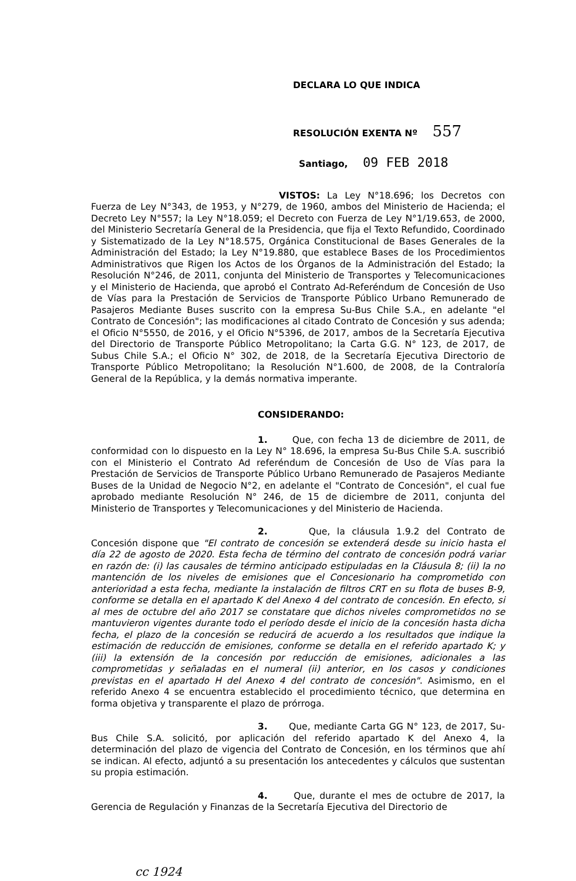DECLARA LO QUE INDICA
RESOLUCIÓN EXENTA Nº 557
Santiago, 09 FEB 2018
VISTOS: La Ley N°18.696; los Decretos con Fuerza de Ley N°343, de 1953, y N°279, de 1960, ambos del Ministerio de Hacienda; el Decreto Ley N°557; la Ley N°18.059; el Decreto con Fuerza de Ley N°1/19.653, de 2000, del Ministerio Secretaría General de la Presidencia, que fija el Texto Refundido, Coordinado y Sistematizado de la Ley N°18.575, Orgánica Constitucional de Bases Generales de la Administración del Estado; la Ley N°19.880, que establece Bases de los Procedimientos Administrativos que Rigen los Actos de los Órganos de la Administración del Estado; la Resolución N°246, de 2011, conjunta del Ministerio de Transportes y Telecomunicaciones y el Ministerio de Hacienda, que aprobó el Contrato Ad-Referéndum de Concesión de Uso de Vías para la Prestación de Servicios de Transporte Público Urbano Remunerado de Pasajeros Mediante Buses suscrito con la empresa Su-Bus Chile S.A., en adelante "el Contrato de Concesión"; las modificaciones al citado Contrato de Concesión y sus adenda; el Oficio N°5550, de 2016, y el Oficio N°5396, de 2017, ambos de la Secretaría Ejecutiva del Directorio de Transporte Público Metropolitano; la Carta G.G. N° 123, de 2017, de Subus Chile S.A.; el Oficio N° 302, de 2018, de la Secretaría Ejecutiva Directorio de Transporte Público Metropolitano; la Resolución N°1.600, de 2008, de la Contraloría General de la República, y la demás normativa imperante.
CONSIDERANDO:
1. Que, con fecha 13 de diciembre de 2011, de conformidad con lo dispuesto en la Ley N° 18.696, la empresa Su-Bus Chile S.A. suscribió con el Ministerio el Contrato Ad referéndum de Concesión de Uso de Vías para la Prestación de Servicios de Transporte Público Urbano Remunerado de Pasajeros Mediante Buses de la Unidad de Negocio N°2, en adelante el "Contrato de Concesión", el cual fue aprobado mediante Resolución N° 246, de 15 de diciembre de 2011, conjunta del Ministerio de Transportes y Telecomunicaciones y del Ministerio de Hacienda.
2. Que, la cláusula 1.9.2 del Contrato de Concesión dispone que "El contrato de concesión se extenderá desde su inicio hasta el día 22 de agosto de 2020. Esta fecha de término del contrato de concesión podrá variar en razón de: (i) las causales de término anticipado estipuladas en la Cláusula 8; (ii) la no mantención de los niveles de emisiones que el Concesionario ha comprometido con anterioridad a esta fecha, mediante la instalación de filtros CRT en su flota de buses B-9, conforme se detalla en el apartado K del Anexo 4 del contrato de concesión. En efecto, si al mes de octubre del año 2017 se constatare que dichos niveles comprometidos no se mantuvieron vigentes durante todo el período desde el inicio de la concesión hasta dicha fecha, el plazo de la concesión se reducirá de acuerdo a los resultados que indique la estimación de reducción de emisiones, conforme se detalla en el referido apartado K; y (iii) la extensión de la concesión por reducción de emisiones, adicionales a las comprometidas y señaladas en el numeral (ii) anterior, en los casos y condiciones previstas en el apartado H del Anexo 4 del contrato de concesión". Asimismo, en el referido Anexo 4 se encuentra establecido el procedimiento técnico, que determina en forma objetiva y transparente el plazo de prórroga.
3. Que, mediante Carta GG N° 123, de 2017, Su-Bus Chile S.A. solicitó, por aplicación del referido apartado K del Anexo 4, la determinación del plazo de vigencia del Contrato de Concesión, en los términos que ahí se indican. Al efecto, adjuntó a su presentación los antecedentes y cálculos que sustentan su propia estimación.
4. Que, durante el mes de octubre de 2017, la Gerencia de Regulación y Finanzas de la Secretaría Ejecutiva del Directorio de
cc 1924